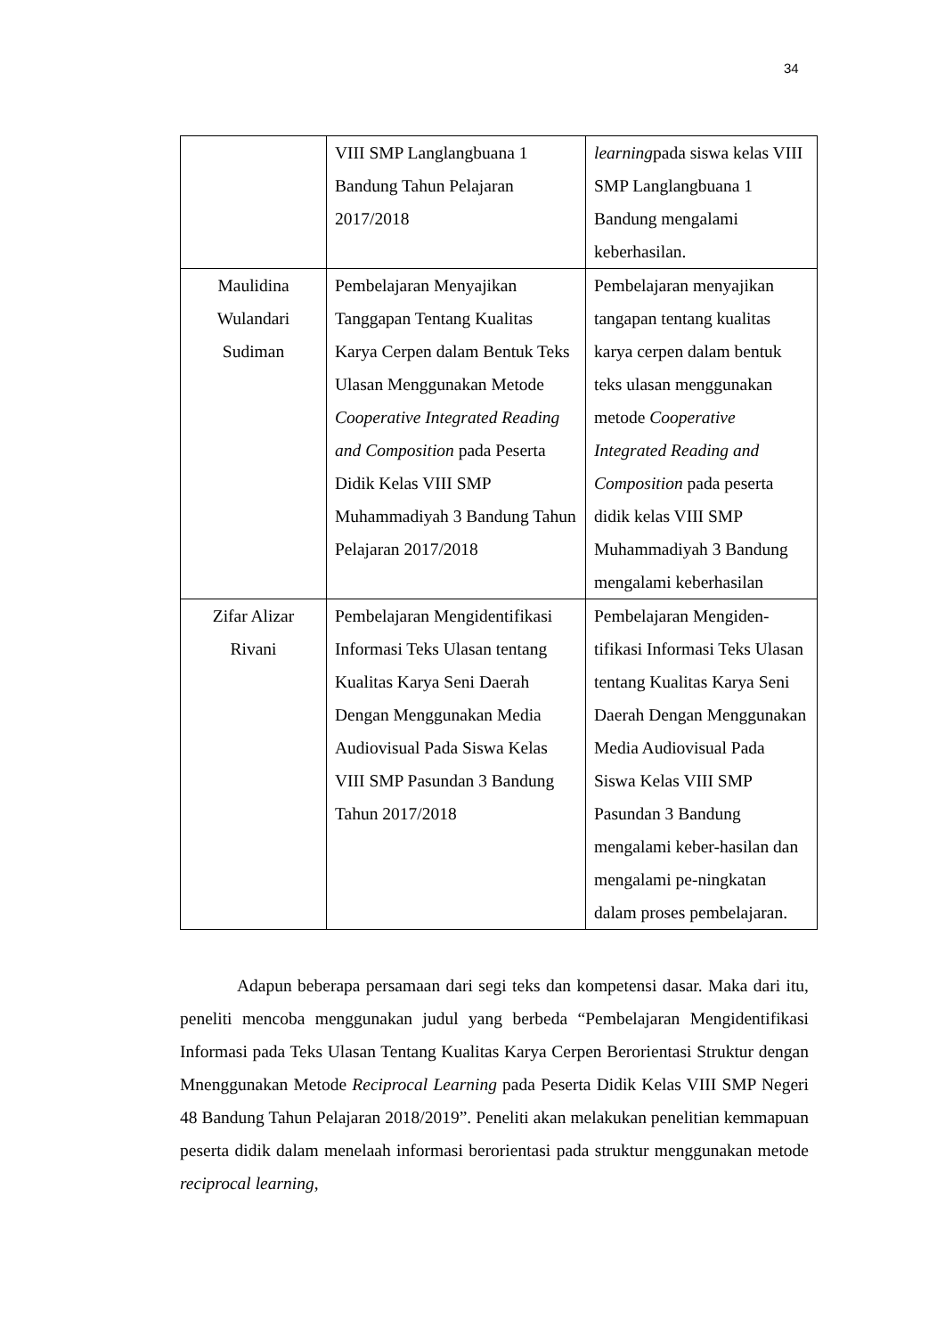34
| | VIII SMP Langlangbuana 1 Bandung Tahun Pelajaran 2017/2018 | learning pada siswa kelas VIII SMP Langlangbuana 1 Bandung mengalami keberhasilan. |
| Maulidina Wulandari Sudiman | Pembelajaran Menyajikan Tanggapan Tentang Kualitas Karya Cerpen dalam Bentuk Teks Ulasan Menggunakan Metode Cooperative Integrated Reading and Composition pada Peserta Didik Kelas VIII SMP Muhammadiyah 3 Bandung Tahun Pelajaran 2017/2018 | Pembelajaran menyajikan tangapan tentang kualitas karya cerpen dalam bentuk teks ulasan menggunakan metode Cooperative Integrated Reading and Composition pada peserta didik kelas VIII SMP Muhammadiyah 3 Bandung mengalami keberhasilan |
| Zifar Alizar Rivani | Pembelajaran Mengidentifikasi Informasi Teks Ulasan tentang Kualitas Karya Seni Daerah Dengan Menggunakan Media Audiovisual Pada Siswa Kelas VIII SMP Pasundan 3 Bandung Tahun 2017/2018 | Pembelajaran Mengiden-tifikasi Informasi Teks Ulasan tentang Kualitas Karya Seni Daerah Dengan Menggunakan Media Audiovisual Pada Siswa Kelas VIII SMP Pasundan 3 Bandung mengalami keber-hasilan dan mengalami pe-ningkatan dalam proses pembelajaran. |
Adapun beberapa persamaan dari segi teks dan kompetensi dasar. Maka dari itu, peneliti mencoba menggunakan judul yang berbeda “Pembelajaran Mengidentifikasi Informasi pada Teks Ulasan Tentang Kualitas Karya Cerpen Berorientasi Struktur dengan Mnenggunakan Metode Reciprocal Learning pada Peserta Didik Kelas VIII SMP Negeri 48 Bandung Tahun Pelajaran 2018/2019”. Peneliti akan melakukan penelitian kemmapuan peserta didik dalam menelaah informasi berorientasi pada struktur menggunakan metode reciprocal learning,